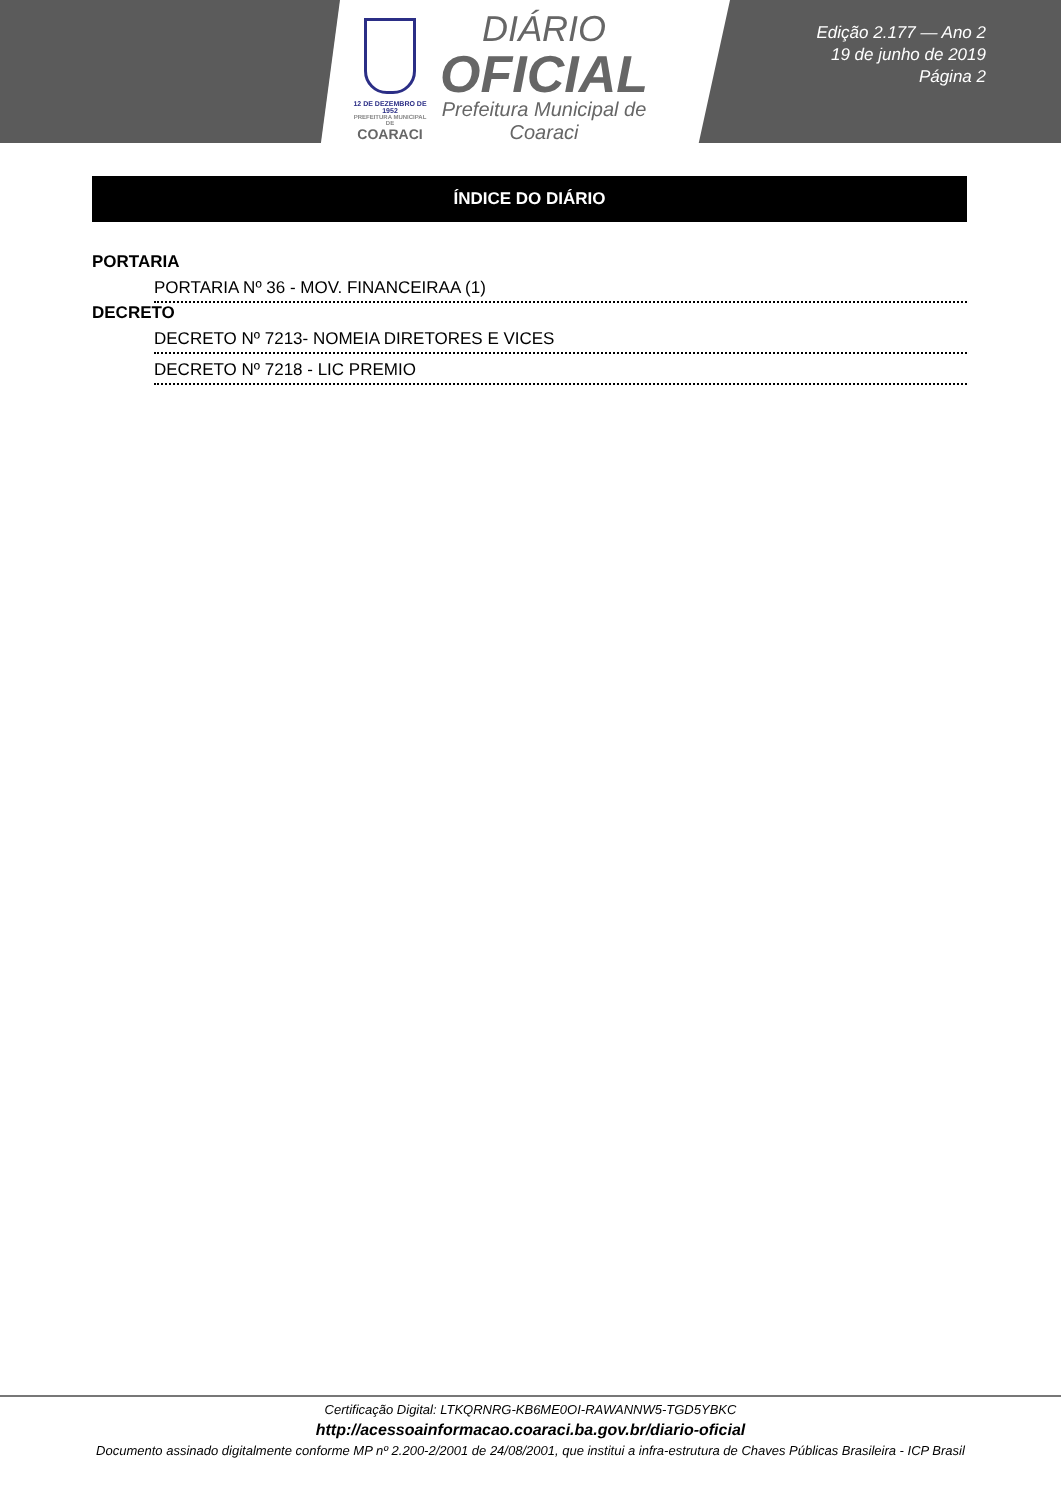12 DE DEZEMBRO DE 1952
PREFEITURA MUNICIPAL DE
COARACI
DIÁRIO
OFICIAL
Prefeitura Municipal de
Coaraci
Edição 2.177 — Ano 2
19 de junho de 2019
Página 2
ÍNDICE DO DIÁRIO
PORTARIA
PORTARIA Nº 36 - MOV. FINANCEIRAA (1)
DECRETO
DECRETO Nº 7213- NOMEIA DIRETORES E VICES
DECRETO Nº 7218 - LIC PREMIO
Certificação Digital: LTKQRNRG-KB6ME0OI-RAWANNW5-TGD5YBKC
http://acessoainformacao.coaraci.ba.gov.br/diario-oficial
Documento assinado digitalmente conforme MP nº 2.200-2/2001 de 24/08/2001, que institui a infra-estrutura de Chaves Públicas Brasileira - ICP Brasil